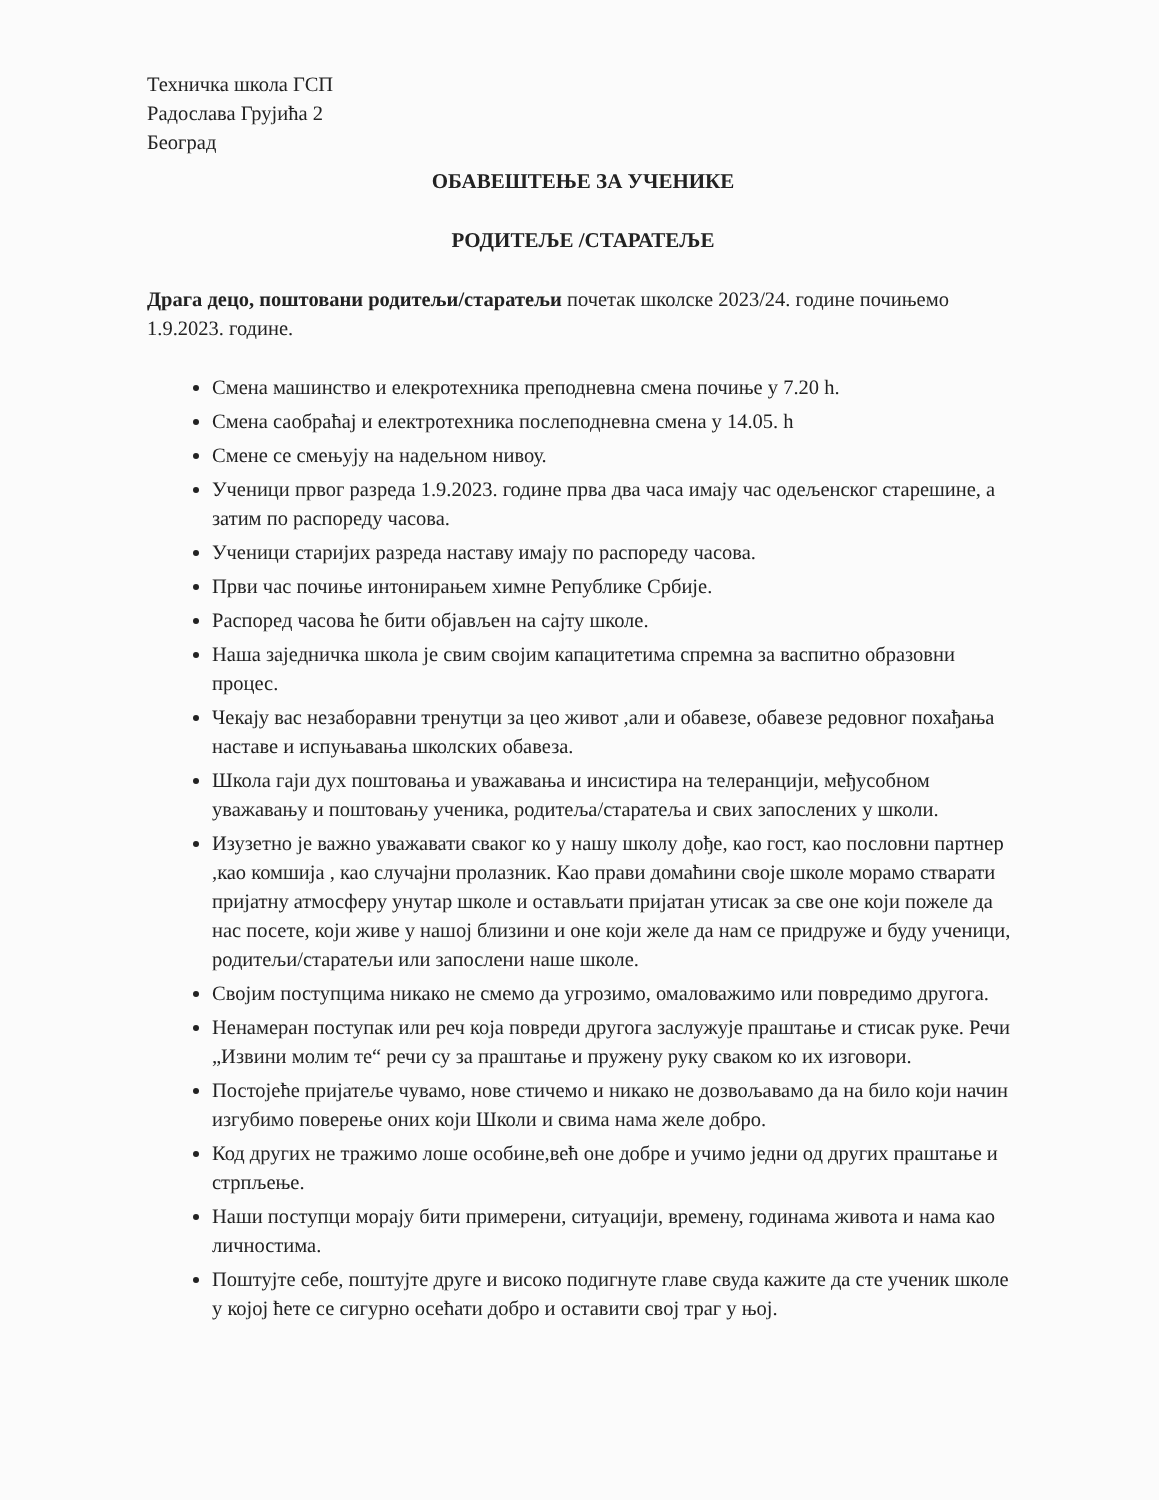Техничка школа ГСП
Радослава Грујића 2
Београд
ОБАВЕШТЕЊЕ ЗА УЧЕНИКЕ
РОДИТЕЉЕ /СТАРАТЕЉЕ
Драга децо, поштовани родитељи/старатељи почетак школске 2023/24. године почињемо 1.9.2023. године.
Смена машинство и елекротехника преподневна смена почиње у 7.20 h.
Смена саобраћај и електротехника послеподневна смена у 14.05. h
Смене се смењују на надељном нивоу.
Ученици првог разреда 1.9.2023. године прва два часа имају час одељенског старешине, а затим по распореду часова.
Ученици старијих разреда наставу имају по распореду часова.
Први час почиње интонирањем химне Републике Србије.
Распоред часова ће бити објављен на сајту школе.
Наша заједничка школа је свим својим капацитетима спремна за васпитно образовни процес.
Чекају вас незаборавни тренутци за цео живот ,али и обавезе, обавезе редовног похађања наставе и испуњавања школских обавеза.
Школа гаји дух поштовања и уважавања и инсистира на телеранцији, међусобном уважавању и поштовању ученика, родитеља/старатеља и свих запослених у школи.
Изузетно је важно уважавати сваког ко у нашу школу дође, као гост, као пословни партнер ,као комшија , као случајни пролазник. Као прави домаћини своје школе морамо стварати пријатну атмосферу унутар школе и остављати пријатан утисак за све оне који пожеле да нас посете, који живе у нашој близини и оне који желе да нам се придруже и буду ученици, родитељи/старатељи или запослени наше школе.
Својим поступцима никако не смемо да угрозимо, омаловажимо или повредимо другога.
Ненамеран поступак или реч која повреди другога заслужује праштање и стисак руке. Речи „Извини молим те“ речи су за праштање и пружену руку сваком ко их изговори.
Постојеће пријатеље чувамо, нове стичемо и никако не дозвољавамо да на било који начин изгубимо поверење оних који Школи и свима нама желе добро.
Код других не тражимо лоше особине,већ оне добре и учимо једни од других праштање и стрпљење.
Наши поступци морају бити примерени, ситуацији, времену, годинама живота и нама као личностима.
Поштујте себе, поштујте друге и високо подигнуте главе свуда кажите да сте ученик школе у којој ћете се сигурно осећати добро и оставити свој траг у њој.